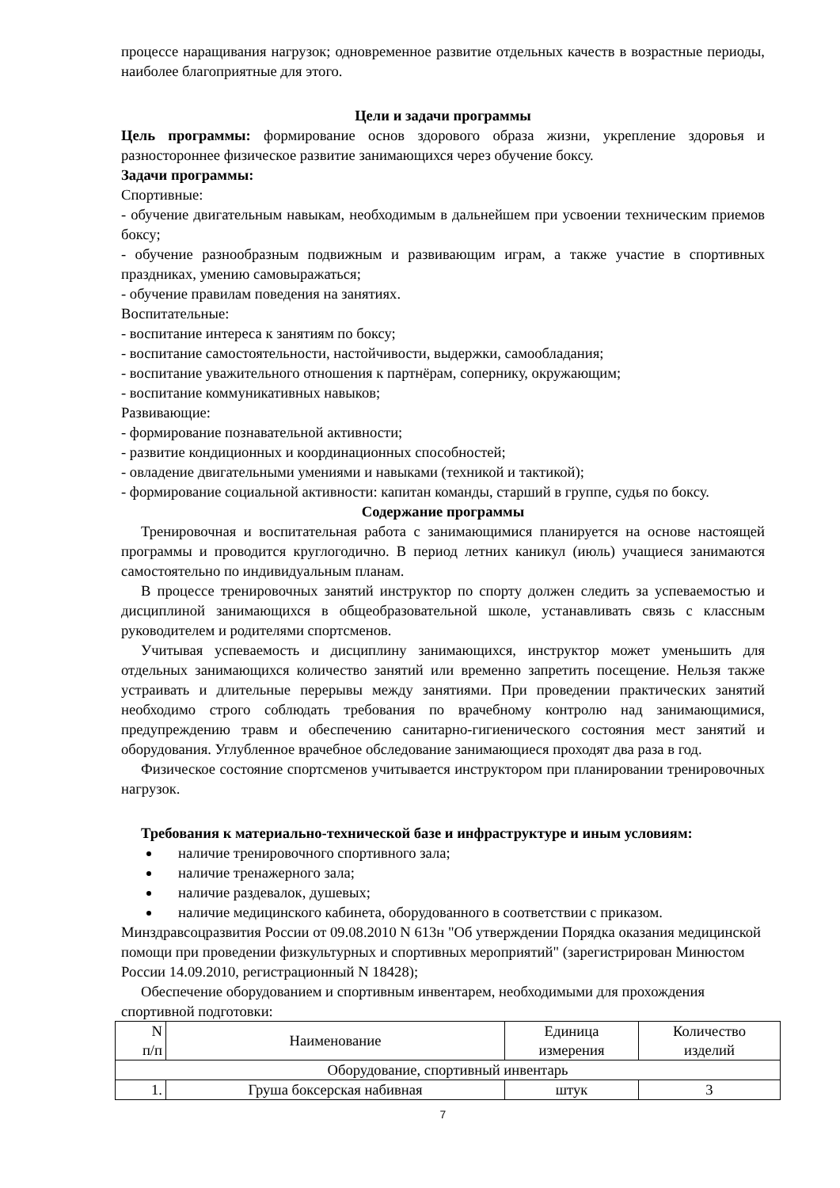процессе наращивания нагрузок; одновременное развитие отдельных качеств в возрастные периоды, наиболее благоприятные для этого.
Цели и задачи программы
Цель программы: формирование основ здорового образа жизни, укрепление здоровья и разностороннее физическое развитие занимающихся через обучение боксу.
Задачи программы:
Спортивные:
- обучение двигательным навыкам, необходимым в дальнейшем при усвоении техническим приемов боксу;
- обучение разнообразным подвижным и развивающим играм, а также участие в спортивных праздниках, умению самовыражаться;
- обучение правилам поведения на занятиях.
Воспитательные:
- воспитание интереса к занятиям по боксу;
- воспитание самостоятельности, настойчивости, выдержки, самообладания;
- воспитание уважительного отношения к партнёрам, сопернику, окружающим;
- воспитание коммуникативных навыков;
Развивающие:
- формирование познавательной активности;
- развитие кондиционных и координационных способностей;
- овладение двигательными умениями и навыками (техникой и тактикой);
- формирование социальной активности: капитан команды, старший в группе, судья по боксу.
Содержание программы
Тренировочная и воспитательная работа с занимающимися планируется на основе настоящей программы и проводится круглогодично. В период летних каникул (июль) учащиеся занимаются самостоятельно по индивидуальным планам.
В процессе тренировочных занятий инструктор по спорту должен следить за успеваемостью и дисциплиной занимающихся в общеобразовательной школе, устанавливать связь с классным руководителем и родителями спортсменов.
Учитывая успеваемость и дисциплину занимающихся, инструктор может уменьшить для отдельных занимающихся количество занятий или временно запретить посещение. Нельзя также устраивать и длительные перерывы между занятиями. При проведении практических занятий необходимо строго соблюдать требования по врачебному контролю над занимающимися, предупреждению травм и обеспечению санитарно-гигиенического состояния мест занятий и оборудования. Углубленное врачебное обследование занимающиеся проходят два раза в год.
Физическое состояние спортсменов учитывается инструктором при планировании тренировочных нагрузок.
Требования к материально-технической базе и инфраструктуре и иным условиям:
наличие тренировочного спортивного зала;
наличие тренажерного зала;
наличие раздевалок, душевых;
наличие медицинского кабинета, оборудованного в соответствии с приказом.
Минздравсоцразвития России от 09.08.2010 N 613н "Об утверждении Порядка оказания медицинской помощи при проведении физкультурных и спортивных мероприятий" (зарегистрирован Минюстом России 14.09.2010, регистрационный N 18428);
Обеспечение оборудованием и спортивным инвентарем, необходимыми для прохождения спортивной подготовки:
| N п/п | Наименование | Единица измерения | Количество изделий |
| Оборудование, спортивный инвентарь | | | |
| 1. | Груша боксерская набивная | штук | 3 |
7